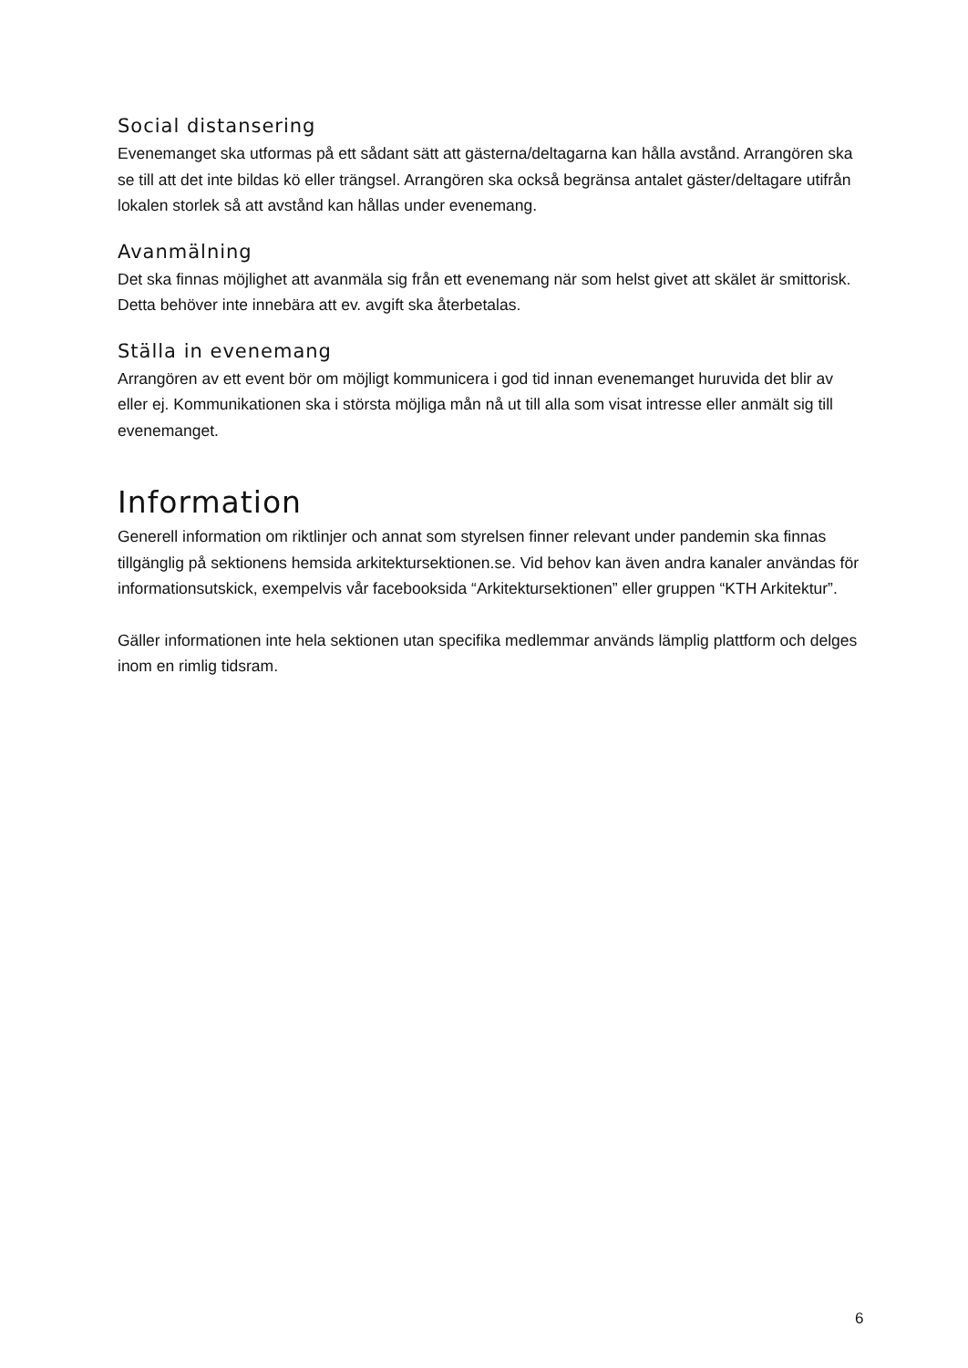Social distansering
Evenemanget ska utformas på ett sådant sätt att gästerna/deltagarna kan hålla avstånd. Arrangören ska se till att det inte bildas kö eller trängsel. Arrangören ska också begränsa antalet gäster/deltagare utifrån lokalen storlek så att avstånd kan hållas under evenemang.
Avanmälning
Det ska finnas möjlighet att avanmäla sig från ett evenemang när som helst givet att skälet är smittorisk. Detta behöver inte innebära att ev. avgift ska återbetalas.
Ställa in evenemang
Arrangören av ett event bör om möjligt kommunicera i god tid innan evenemanget huruvida det blir av eller ej. Kommunikationen ska i största möjliga mån nå ut till alla som visat intresse eller anmält sig till evenemanget.
Information
Generell information om riktlinjer och annat som styrelsen finner relevant under pandemin ska finnas tillgänglig på sektionens hemsida arkitektursektionen.se. Vid behov kan även andra kanaler användas för informationsutskick, exempelvis vår facebooksida “Arkitektursektionen” eller gruppen “KTH Arkitektur”.
Gäller informationen inte hela sektionen utan specifika medlemmar används lämplig plattform och delges inom en rimlig tidsram.
6